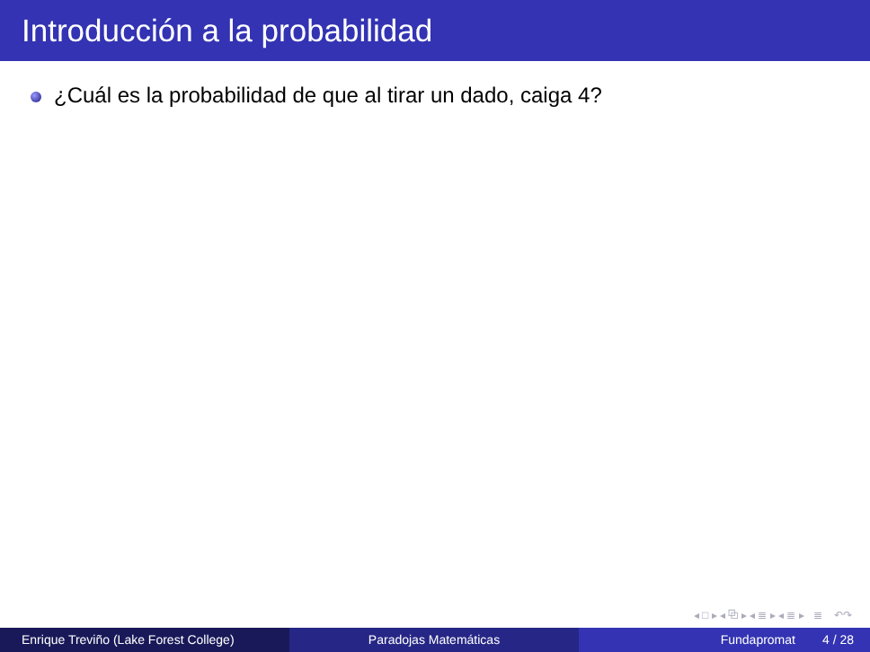Introducción a la probabilidad
¿Cuál es la probabilidad de que al tirar un dado, caiga 4?
◂ □ ▸ ◂ ⧉ ▸ ◂ ≣ ▸ ◂ ≣ ▸ ≣ ↶↷
Enrique Treviño (Lake Forest College) Paradojas Matemáticas Fundapromat 4 / 28